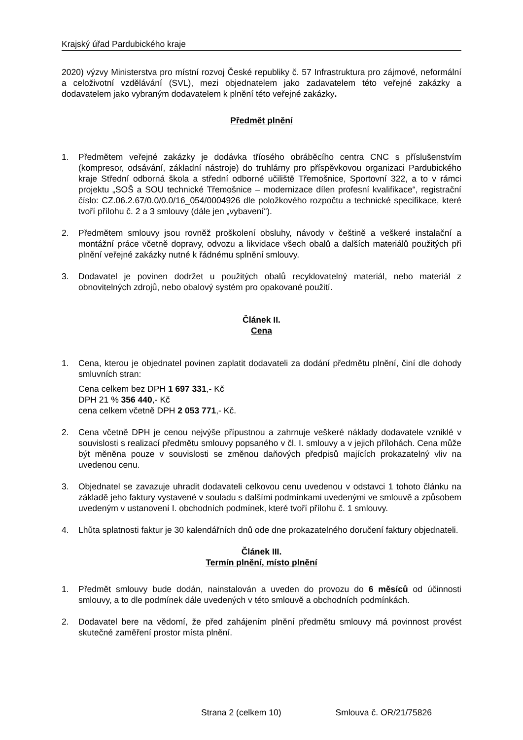Krajský úřad Pardubického kraje
2020) výzvy Ministerstva pro místní rozvoj České republiky č. 57 Infrastruktura pro zájmové, neformální a celoživotní vzdělávání (SVL), mezi objednatelem jako zadavatelem této veřejné zakázky a dodavatelem jako vybraným dodavatelem k plnění této veřejné zakázky.
Předmět plnění
1. Předmětem veřejné zakázky je dodávka tříosého obráběcího centra CNC s příslušenstvím (kompresor, odsávání, základní nástroje) do truhlárny pro příspěvkovou organizaci Pardubického kraje Střední odborná škola a střední odborné učiliště Třemošnice, Sportovní 322, a to v rámci projektu „SOŠ a SOU technické Třemošnice – modernizace dílen profesní kvalifikace“, registrační číslo: CZ.06.2.67/0.0/0.0/16_054/0004926 dle položkového rozpočtu a technické specifikace, které tvoří přílohu č. 2 a 3 smlouvy (dále jen „vybavení“).
2. Předmětem smlouvy jsou rovněž proškolení obsluhy, návody v češtině a veškeré instalační a montážní práce včetně dopravy, odvozu a likvidace všech obalů a dalších materiálů použitých při plnění veřejné zakázky nutné k řádnému splnění smlouvy.
3. Dodavatel je povinen dodržet u použitých obalů recyklovatelný materiál, nebo materiál z obnovitelných zdrojů, nebo obalový systém pro opakované použití.
Článek II.
Cena
1. Cena, kterou je objednatel povinen zaplatit dodavateli za dodání předmětu plnění, činí dle dohody smluvních stran:
Cena celkem bez DPH 1 697 331,- Kč
DPH 21 % 356 440,- Kč
cena celkem včetně DPH 2 053 771,- Kč.
2. Cena včetně DPH je cenou nejvýše přípustnou a zahrnuje veškeré náklady dodavatele vzniklé v souvislosti s realizací předmětu smlouvy popsaného v čl. I. smlouvy a v jejich přílohách. Cena může být měněna pouze v souvislosti se změnou daňových předpisů majících prokazatelný vliv na uvedenou cenu.
3. Objednatel se zavazuje uhradit dodavateli celkovou cenu uvedenou v odstavci 1 tohoto článku na základě jeho faktury vystavené v souladu s dalšími podmínkami uvedenými ve smlouvě a způsobem uvedeným v ustanovení I. obchodních podmínek, které tvoří přílohu č. 1 smlouvy.
4. Lhůta splatnosti faktur je 30 kalendářních dnů ode dne prokazatelného doručení faktury objednateli.
Článek III.
Termín plnění, místo plnění
1. Předmět smlouvy bude dodán, nainstalován a uveden do provozu do 6 měsíců od účinnosti smlouvy, a to dle podmínek dále uvedených v této smlouvě a obchodních podmínkách.
2. Dodavatel bere na vědomí, že před zahájením plnění předmětu smlouvy má povinnost provést skutečné zaměření prostor místa plnění.
Strana 2 (celkem 10) Smlouva č. OR/21/75826